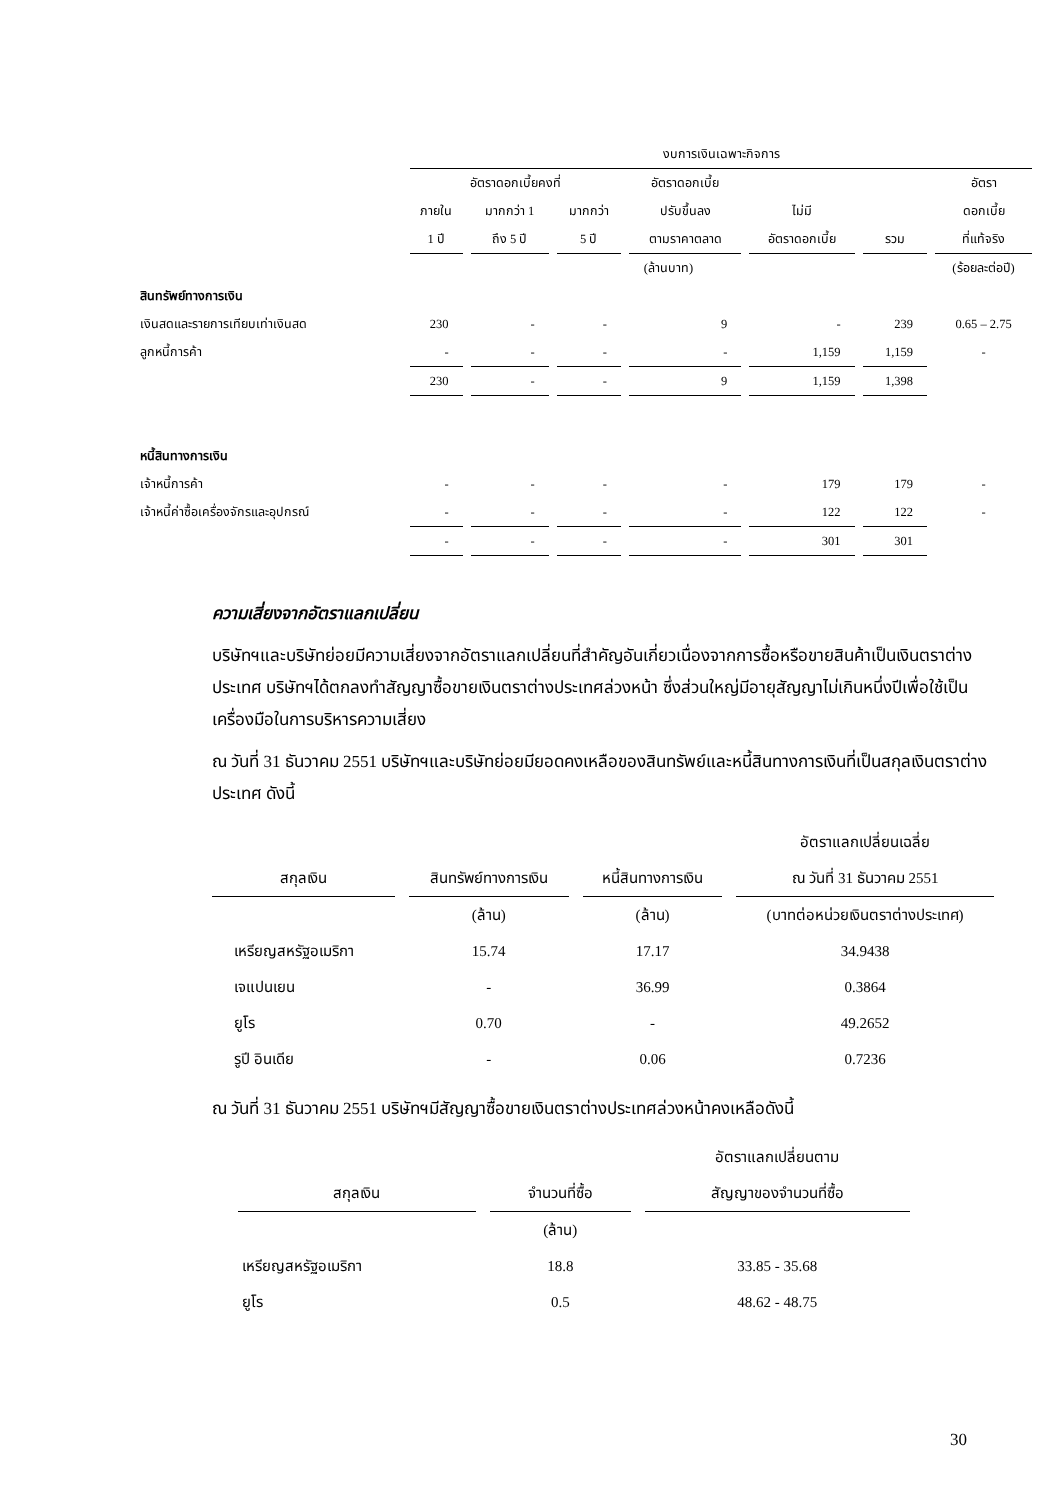| | งบการเงินเฉพาะกิจการ | | | | | | |
| --- | --- | --- | --- | --- | --- | --- | --- |
| | อัตราดอกเบี้ยคงที่ | | | อัตราดอกเบี้ย | | | อัตรา |
| | ภายใน | มากกว่า 1 | มากกว่า | ปรับขึ้นลง | ไม่มี | | ดอกเบี้ย |
| | 1 ปี | ถึง 5 ปี | 5 ปี | ตามราคาตลาด | อัตราดอกเบี้ย | รวม | ที่แท้จริง |
| | (ล้านบาท) | | | | | | (ร้อยละต่อปี) |
| สินทรัพย์ทางการเงิน | | | | | | | |
| เงินสดและรายการเทียบเท่าเงินสด | 230 | - | - | 9 | - | 239 | 0.65 – 2.75 |
| ลูกหนี้การค้า | - | - | - | - | 1,159 | 1,159 | - |
| | 230 | - | - | 9 | 1,159 | 1,398 | |
| หนี้สินทางการเงิน | | | | | | | |
| เจ้าหนี้การค้า | - | - | - | - | 179 | 179 | - |
| เจ้าหนี้ค่าซื้อเครื่องจักรและอุปกรณ์ | - | - | - | - | 122 | 122 | - |
| | - | - | - | - | 301 | 301 | |
ความเสี่ยงจากอัตราแลกเปลี่ยน
บริษัทฯและบริษัทย่อยมีความเสี่ยงจากอัตราแลกเปลี่ยนที่สำคัญอันเกี่ยวเนื่องจากการซื้อหรือขายสินค้าเป็นเงินตราต่างประเทศ บริษัทฯได้ตกลงทำสัญญาซื้อขายเงินตราต่างประเทศล่วงหน้า ซึ่งส่วนใหญ่มีอายุสัญญาไม่เกินหนึ่งปีเพื่อใช้เป็นเครื่องมือในการบริหารความเสี่ยง
ณ วันที่ 31 ธันวาคม 2551 บริษัทฯและบริษัทย่อยมียอดคงเหลือของสินทรัพย์และหนี้สินทางการเงินที่เป็นสกุลเงินตราต่างประเทศ ดังนี้
| | | | อัตราแลกเปลี่ยนเฉลี่ย |
| --- | --- | --- | --- |
| สกุลเงิน | สินทรัพย์ทางการเงิน | หนี้สินทางการเงิน | ณ วันที่ 31 ธันวาคม 2551 |
| | (ล้าน) | (ล้าน) | (บาทต่อหน่วยเงินตราต่างประเทศ) |
| เหรียญสหรัฐอเมริกา | 15.74 | 17.17 | 34.9438 |
| เจแปนเยน | - | 36.99 | 0.3864 |
| ยูโร | 0.70 | - | 49.2652 |
| รูปี อินเดีย | - | 0.06 | 0.7236 |
ณ วันที่ 31 ธันวาคม 2551 บริษัทฯมีสัญญาซื้อขายเงินตราต่างประเทศล่วงหน้าคงเหลือดังนี้
| | | อัตราแลกเปลี่ยนตาม |
| --- | --- | --- |
| สกุลเงิน | จำนวนที่ซื้อ | สัญญาของจำนวนที่ซื้อ |
| | (ล้าน) | |
| เหรียญสหรัฐอเมริกา | 18.8 | 33.85 - 35.68 |
| ยูโร | 0.5 | 48.62 - 48.75 |
30